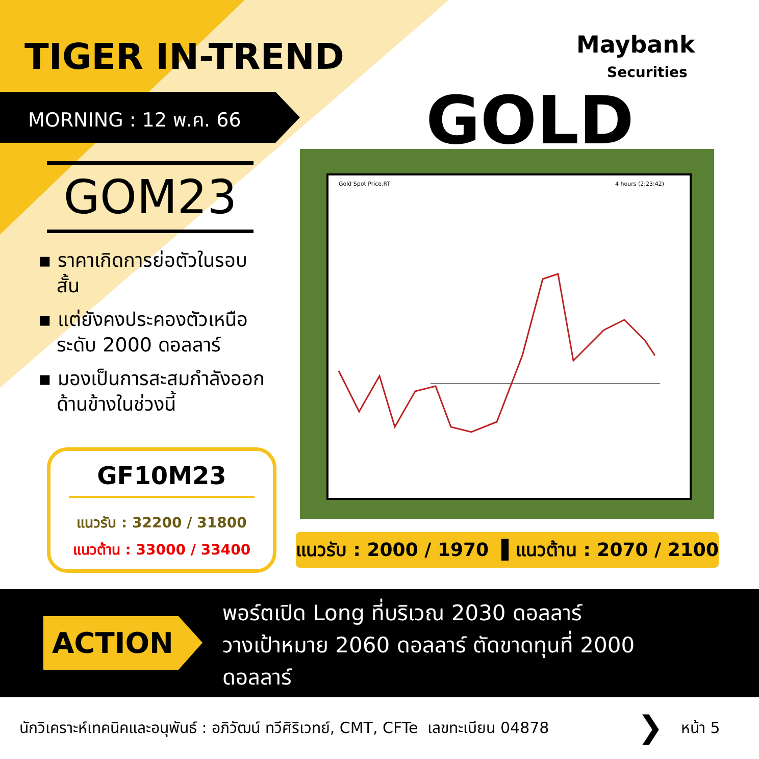TIGER IN-TREND Maybank
Securities
MORNING : 12 พ.ค. 66 GOLD
GOM23
▪ ราคาเกิดการย่อตัวในรอบ
สั้น
▪ แต่ยังคงประคองตัวเหนือ
ระดับ 2000 ดอลลาร์
▪ มองเป็นการสะสมกำลังออก
ด้านข้างในช่วงนี้
GF10M23
แนวรับ : 32200 / 31800
แนวต้าน : 33000 / 33400
Gold Spot Price,RT 4 hours (2:23:42)
แนวรับ : 2000 / 1970 ▌แนวต้าน : 2070 / 2100
ACTION
พอร์ตเปิด Long ที่บริเวณ 2030 ดอลลาร์
วางเป้าหมาย 2060 ดอลลาร์ ตัดขาดทุนที่ 2000
ดอลลาร์
นักวิเคราะห์เทคนิคและอนุพันธ์ : อภิวัฒน์ ทวีศิริเวทย์, CMT, CFTe เลขทะเบียน 04878
❯ หน้า 5